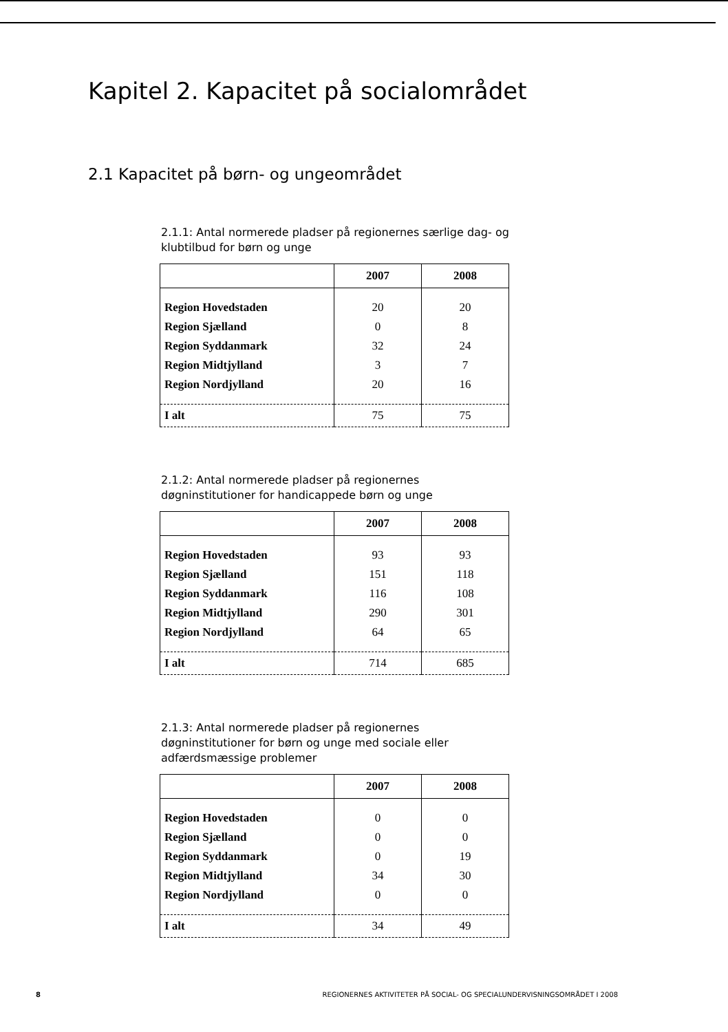Kapitel 2. Kapacitet på socialområdet
2.1 Kapacitet på børn- og ungeområdet
2.1.1: Antal normerede pladser på regionernes særlige dag- og klubtilbud for børn og unge
| | 2007 | 2008 |
| --- | --- | --- |
| Region Hovedstaden | 20 | 20 |
| Region Sjælland | 0 | 8 |
| Region Syddanmark | 32 | 24 |
| Region Midtjylland | 3 | 7 |
| Region Nordjylland | 20 | 16 |
| I alt | 75 | 75 |
2.1.2: Antal normerede pladser på regionernes døgninstitutioner for handicappede børn og unge
| | 2007 | 2008 |
| --- | --- | --- |
| Region Hovedstaden | 93 | 93 |
| Region Sjælland | 151 | 118 |
| Region Syddanmark | 116 | 108 |
| Region Midtjylland | 290 | 301 |
| Region Nordjylland | 64 | 65 |
| I alt | 714 | 685 |
2.1.3: Antal normerede pladser på regionernes døgninstitutioner for børn og unge med sociale eller adfærdsmæssige problemer
| | 2007 | 2008 |
| --- | --- | --- |
| Region Hovedstaden | 0 | 0 |
| Region Sjælland | 0 | 0 |
| Region Syddanmark | 0 | 19 |
| Region Midtjylland | 34 | 30 |
| Region Nordjylland | 0 | 0 |
| I alt | 34 | 49 |
8 REGIONERNES AKTIVITETER PÅ SOCIAL- OG SPECIALUNDERVISNINGSOMRÅDET I 2008